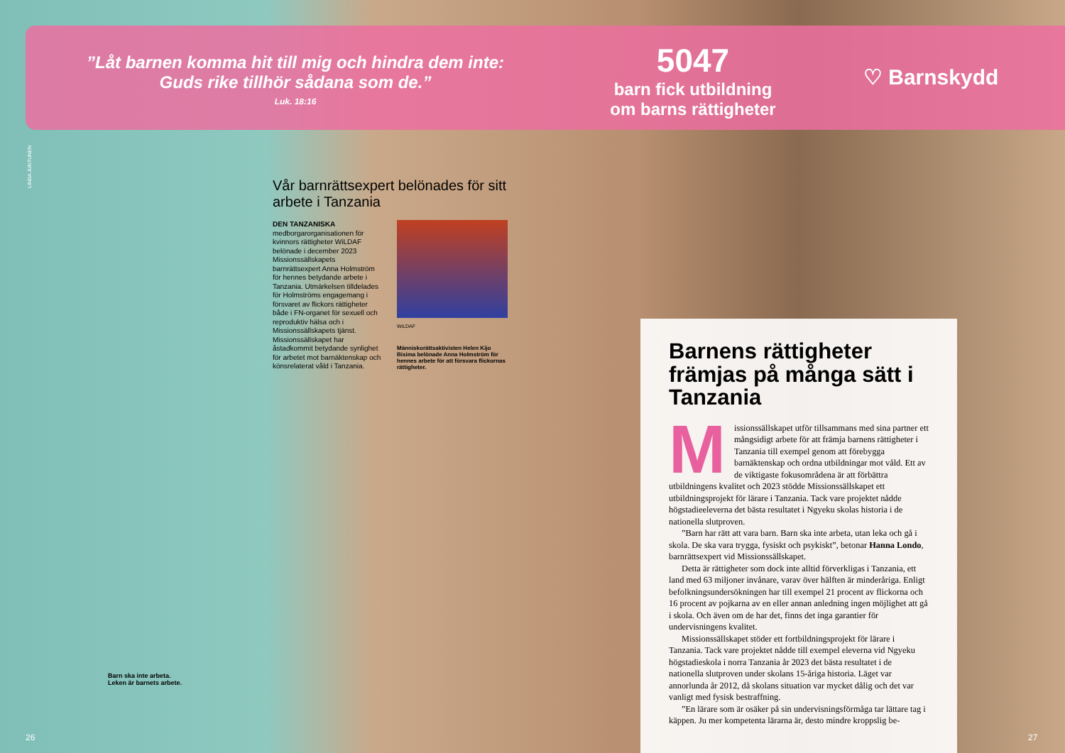”Låt barnen komma hit till mig och hindra dem inte:
Guds rike tillhör sådana som de.”
Luk. 18:16
5047
barn fick utbildning
om barns rättigheter
♡ Barnskydd
LINDA JUNTUNEN
Vår barnrättsexpert belönades för sitt arbete i Tanzania
DEN TANZANISKA medborgarorganisationen för kvinnors rättigheter WiLDAF belönade i december 2023 Missionssällskapets barnrättsexpert Anna Holmström för hennes betydande arbete i Tanzania. Utmärkelsen tilldelades för Holmströms engagemang i försvaret av flickors rättigheter både i FN-organet för sexuell och reproduktiv hälsa och i Missionssällskapets tjänst. Missionssällskapet har åstadkommit betydande synlighet för arbetet mot barnäktenskap och könsrelaterat våld i Tanzania.
WiLDAF
Människorättsaktivisten Helen Kijo Bisima belönade Anna Holmström för hennes arbete för att försvara flickornas rättigheter.
Barnens rättigheter främjas på många sätt i Tanzania
Missionssällskapet utför tillsammans med sina partner ett mångsidigt arbete för att främja barnens rättigheter i Tanzania till exempel genom att förebygga barnäktenskap och ordna utbildningar mot våld. Ett av de viktigaste fokusområdena är att förbättra utbildningens kvalitet och 2023 stödde Missionssällskapet ett utbildningsprojekt för lärare i Tanzania. Tack vare projektet nådde högstadieeleverna det bästa resultatet i Ngyeku skolas historia i de nationella slutproven.
”Barn har rätt att vara barn. Barn ska inte arbeta, utan leka och gå i skola. De ska vara trygga, fysiskt och psykiskt”, betonar Hanna Londo, barnrättsexpert vid Missionssällskapet.
Detta är rättigheter som dock inte alltid förverkligas i Tanzania, ett land med 63 miljoner invånare, varav över hälften är minderåriga. Enligt befolkningsundersökningen har till exempel 21 procent av flickorna och 16 procent av pojkarna av en eller annan anledning ingen möjlighet att gå i skola. Och även om de har det, finns det inga garantier för undervisningens kvalitet.
Missionssällskapet stöder ett fortbildningsprojekt för lärare i Tanzania. Tack vare projektet nådde till exempel eleverna vid Ngyeku högstadieskola i norra Tanzania år 2023 det bästa resultatet i de nationella slutproven under skolans 15-åriga historia. Läget var annorlunda år 2012, då skolans situation var mycket dålig och det var vanligt med fysisk bestraffning.
”En lärare som är osäker på sin undervisningsförmåga tar lättare tag i käppen. Ju mer kompetenta lärarna är, desto mindre kroppslig be-
Barn ska inte arbeta.
Leken är barnets arbete.
26 27